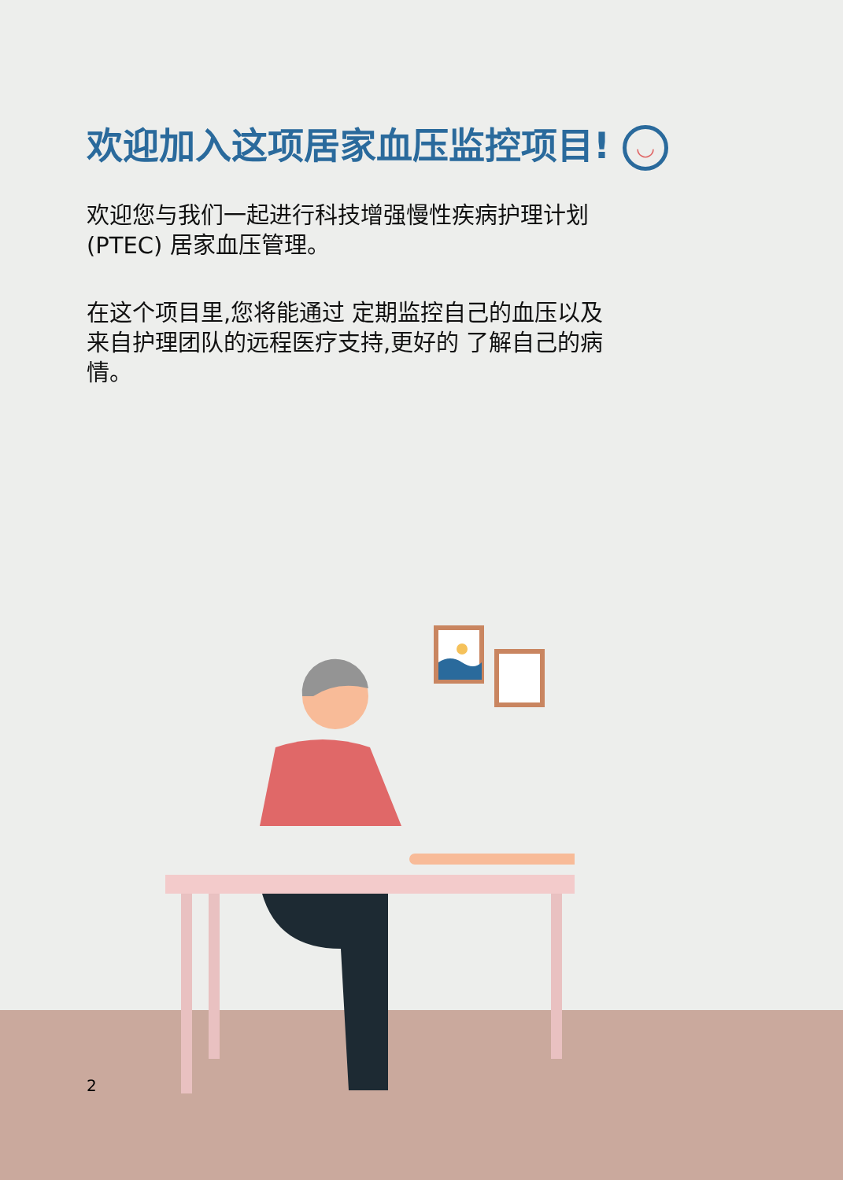欢迎加入这项居家血压监控项目! ◡
欢迎您与我们一起进行科技增强慢性疾病护理计划 (PTEC) 居家血压管理。
在这个项目里,您将能通过 定期监控自己的血压以及来自护理团队的远程医疗支持,更好的 了解自己的病情。
2